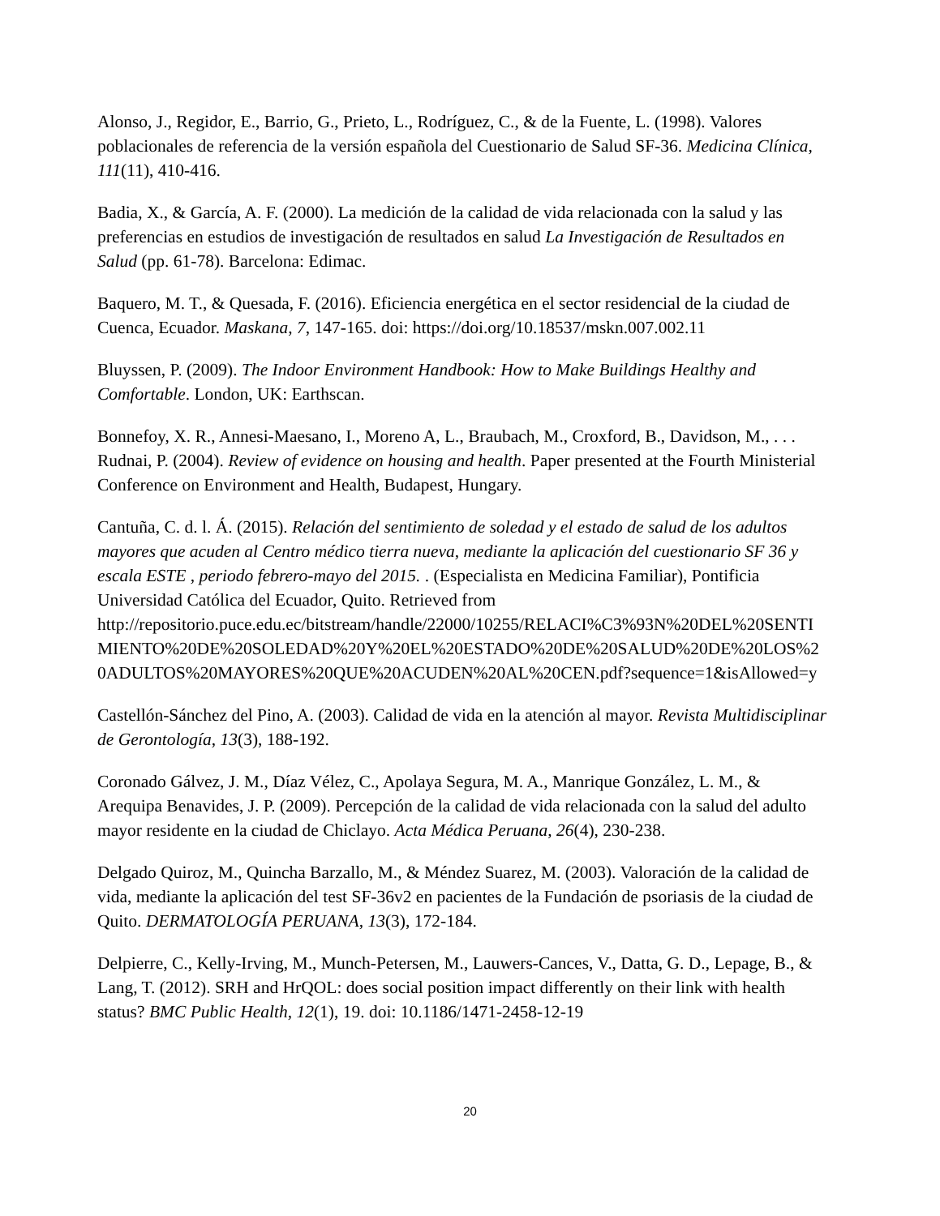Alonso, J., Regidor, E., Barrio, G., Prieto, L., Rodríguez, C., & de la Fuente, L. (1998). Valores poblacionales de referencia de la versión española del Cuestionario de Salud SF-36. Medicina Clínica, 111(11), 410-416.
Badia, X., & García, A. F. (2000). La medición de la calidad de vida relacionada con la salud y las preferencias en estudios de investigación de resultados en salud La Investigación de Resultados en Salud (pp. 61-78). Barcelona: Edimac.
Baquero, M. T., & Quesada, F. (2016). Eficiencia energética en el sector residencial de la ciudad de Cuenca, Ecuador. Maskana, 7, 147-165. doi: https://doi.org/10.18537/mskn.007.002.11
Bluyssen, P. (2009). The Indoor Environment Handbook: How to Make Buildings Healthy and Comfortable. London, UK: Earthscan.
Bonnefoy, X. R., Annesi-Maesano, I., Moreno A, L., Braubach, M., Croxford, B., Davidson, M., . . . Rudnai, P. (2004). Review of evidence on housing and health. Paper presented at the Fourth Ministerial Conference on Environment and Health, Budapest, Hungary.
Cantuña, C. d. l. Á. (2015). Relación del sentimiento de soledad y el estado de salud de los adultos mayores que acuden al Centro médico tierra nueva, mediante la aplicación del cuestionario SF 36 y escala ESTE , periodo febrero-mayo del 2015. . (Especialista en Medicina Familiar), Pontificia Universidad Católica del Ecuador, Quito. Retrieved from http://repositorio.puce.edu.ec/bitstream/handle/22000/10255/RELACI%C3%93N%20DEL%20SENTIMIENTO%20DE%20SOLEDAD%20Y%20EL%20ESTADO%20DE%20SALUD%20DE%20LOS%20ADULTOS%20MAYORES%20QUE%20ACUDEN%20AL%20CEN.pdf?sequence=1&isAllowed=y
Castellón-Sánchez del Pino, A. (2003). Calidad de vida en la atención al mayor. Revista Multidisciplinar de Gerontología, 13(3), 188-192.
Coronado Gálvez, J. M., Díaz Vélez, C., Apolaya Segura, M. A., Manrique González, L. M., & Arequipa Benavides, J. P. (2009). Percepción de la calidad de vida relacionada con la salud del adulto mayor residente en la ciudad de Chiclayo. Acta Médica Peruana, 26(4), 230-238.
Delgado Quiroz, M., Quincha Barzallo, M., & Méndez Suarez, M. (2003). Valoración de la calidad de vida, mediante la aplicación del test SF-36v2 en pacientes de la Fundación de psoriasis de la ciudad de Quito. DERMATOLOGÍA PERUANA, 13(3), 172-184.
Delpierre, C., Kelly-Irving, M., Munch-Petersen, M., Lauwers-Cances, V., Datta, G. D., Lepage, B., & Lang, T. (2012). SRH and HrQOL: does social position impact differently on their link with health status? BMC Public Health, 12(1), 19. doi: 10.1186/1471-2458-12-19
20